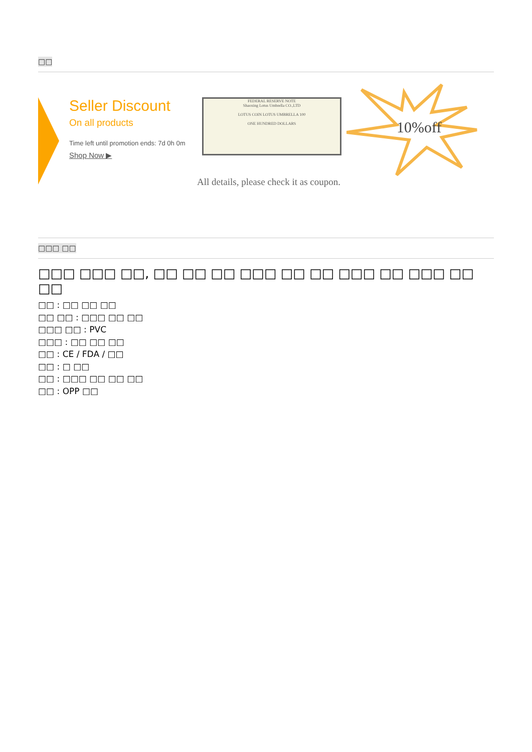□□
Seller Discount
On all products
Time left until promotion ends: 7d 0h 0m
Shop Now ▶
FEDERAL RESERVE NOTE
Shaoxing Lotus Umbrella CO.,LTD
LOTUS COIN LOTUS UMBRELLA 100
ONE HUNDRED DOLLARS
All details, please check it as coupon.
10%off
□□□ □□
□□□ □□□ □□, □□ □□ □□ □□□ □□ □□ □□□ □□ □□□ □□ □□
□□ : □□ □□ □□
□□ □□ : □□□ □□ □□
□□□ □□ : PVC
□□□ : □□ □□ □□
□□ : CE / FDA / □□
□□ : □ □□
□□ : □□□ □□ □□ □□
□□ : OPP □□